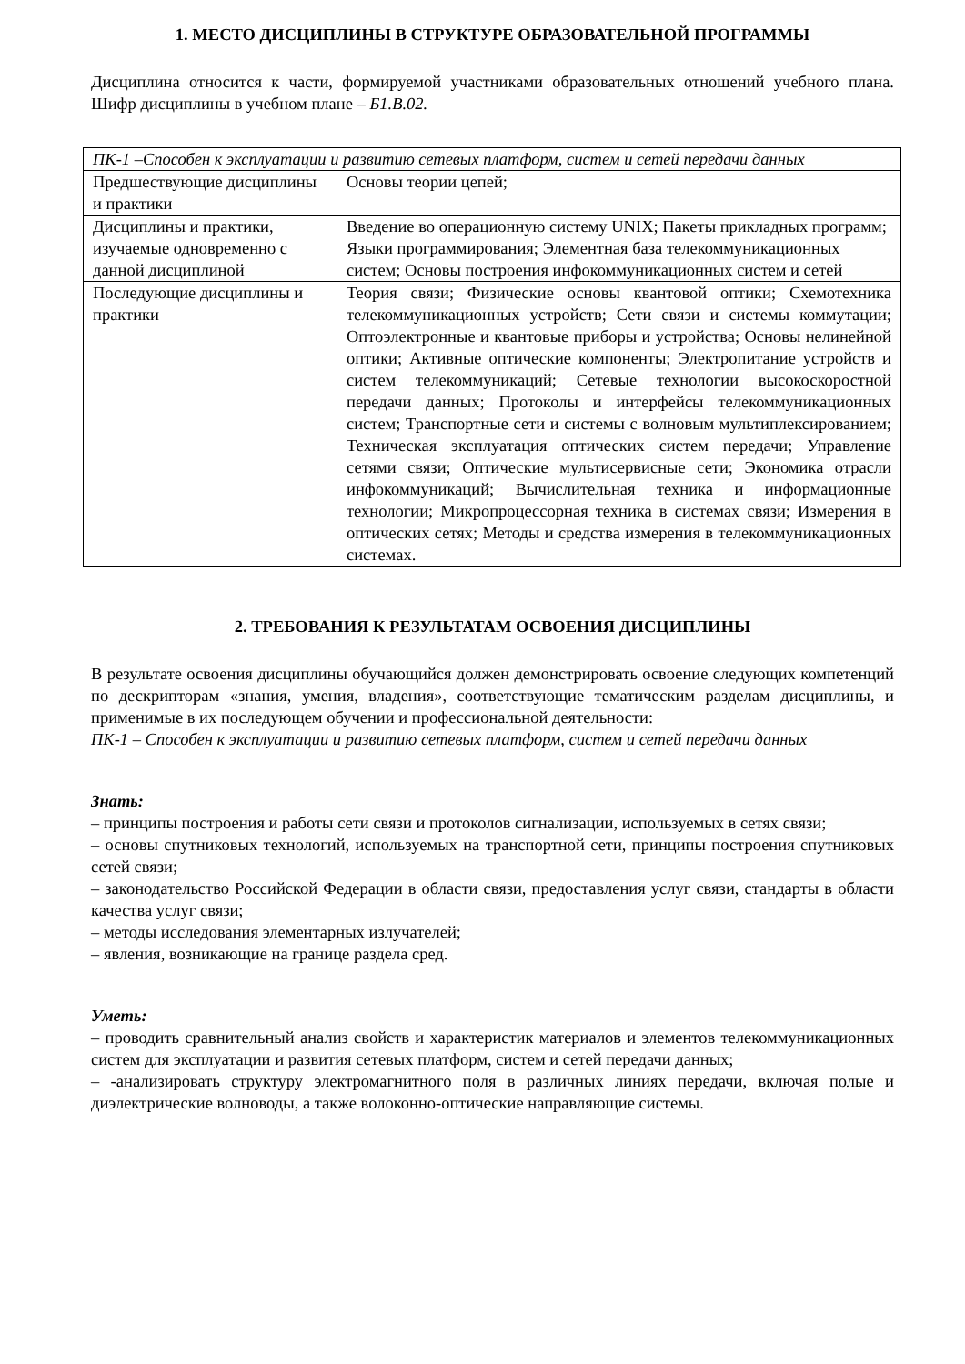1. МЕСТО ДИСЦИПЛИНЫ В СТРУКТУРЕ ОБРАЗОВАТЕЛЬНОЙ ПРОГРАММЫ
Дисциплина относится к части, формируемой участниками образовательных отношений учебного плана. Шифр дисциплины в учебном плане – Б1.В.02.
| ПК-1 –Способен к эксплуатации и развитию сетевых платформ, систем и сетей передачи данных | |
| Предшествующие дисциплины и практики | Основы теории цепей; |
| Дисциплины и практики, изучаемые одновременно с данной дисциплиной | Введение во операционную систему UNIX; Пакеты прикладных программ; Языки программирования; Элементная база телекоммуникационных систем; Основы построения инфокоммуникационных систем и сетей |
| Последующие дисциплины и практики | Теория связи; Физические основы квантовой оптики; Схемотехника телекоммуникационных устройств; Сети связи и системы коммутации; Оптоэлектронные и квантовые приборы и устройства; Основы нелинейной оптики; Активные оптические компоненты; Электропитание устройств и систем телекоммуникаций; Сетевые технологии высокоскоростной передачи данных; Протоколы и интерфейсы телекоммуникационных систем; Транспортные сети и системы с волновым мультиплексированием; Техническая эксплуатация оптических систем передачи; Управление сетями связи; Оптические мультисервисные сети; Экономика отрасли инфокоммуникаций; Вычислительная техника и информационные технологии; Микропроцессорная техника в системах связи; Измерения в оптических сетях; Методы и средства измерения в телекоммуникационных системах. |
2. ТРЕБОВАНИЯ К РЕЗУЛЬТАТАМ ОСВОЕНИЯ ДИСЦИПЛИНЫ
В результате освоения дисциплины обучающийся должен демонстрировать освоение следующих компетенций по дескрипторам «знания, умения, владения», соответствующие тематическим разделам дисциплины, и применимые в их последующем обучении и профессиональной деятельности:
ПК-1 – Способен к эксплуатации и развитию сетевых платформ, систем и сетей передачи данных
Знать:
– принципы построения и работы сети связи и протоколов сигнализации, используемых в сетях связи;
– основы спутниковых технологий, используемых на транспортной сети, принципы построения спутниковых сетей связи;
– законодательство Российской Федерации в области связи, предоставления услуг связи, стандарты в области качества услуг связи;
– методы исследования элементарных излучателей;
– явления, возникающие на границе раздела сред.
Уметь:
– проводить сравнительный анализ свойств и характеристик материалов и элементов телекоммуникационных систем для эксплуатации и развития сетевых платформ, систем и сетей передачи данных;
– -анализировать структуру электромагнитного поля в различных линиях передачи, включая полые и диэлектрические волноводы, а также волоконно-оптические направляющие системы.